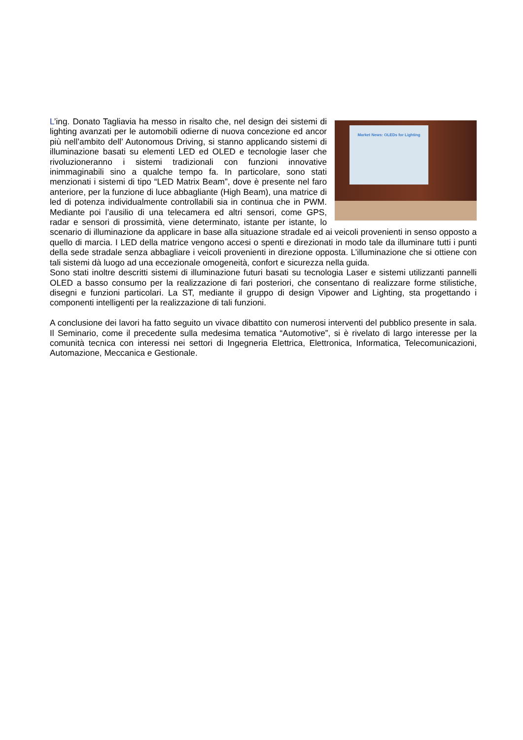Market News: OLEDs for Lighting
L’ing. Donato Tagliavia ha messo in risalto che, nel design dei sistemi di lighting avanzati per le automobili odierne di nuova concezione ed ancor più nell’ambito dell’ Autonomous Driving, si stanno applicando sistemi di illuminazione basati su elementi LED ed OLED e tecnologie laser che rivoluzioneranno i sistemi tradizionali con funzioni innovative inimmaginabili sino a qualche tempo fa. In particolare, sono stati menzionati i sistemi di tipo “LED Matrix Beam”, dove è presente nel faro anteriore, per la funzione di luce abbagliante (High Beam), una matrice di led di potenza individualmente controllabili sia in continua che in PWM. Mediante poi l’ausilio di una telecamera ed altri sensori, come GPS, radar e sensori di prossimità, viene determinato, istante per istante, lo scenario di illuminazione da applicare in base alla situazione stradale ed ai veicoli provenienti in senso opposto a quello di marcia. I LED della matrice vengono accesi o spenti e direzionati in modo tale da illuminare tutti i punti della sede stradale senza abbagliare i veicoli provenienti in direzione opposta. L’illuminazione che si ottiene con tali sistemi dà luogo ad una eccezionale omogeneità, confort e sicurezza nella guida.
Sono stati inoltre descritti sistemi di illuminazione futuri basati su tecnologia Laser e sistemi utilizzanti pannelli OLED a basso consumo per la realizzazione di fari posteriori, che consentano di realizzare forme stilistiche, disegni e funzioni particolari. La ST, mediante il gruppo di design Vipower and Lighting, sta progettando i componenti intelligenti per la realizzazione di tali funzioni.
A conclusione dei lavori ha fatto seguito un vivace dibattito con numerosi interventi del pubblico presente in sala. Il Seminario, come il precedente sulla medesima tematica “Automotive”, si è rivelato di largo interesse per la comunità tecnica con interessi nei settori di Ingegneria Elettrica, Elettronica, Informatica, Telecomunicazioni, Automazione, Meccanica e Gestionale.